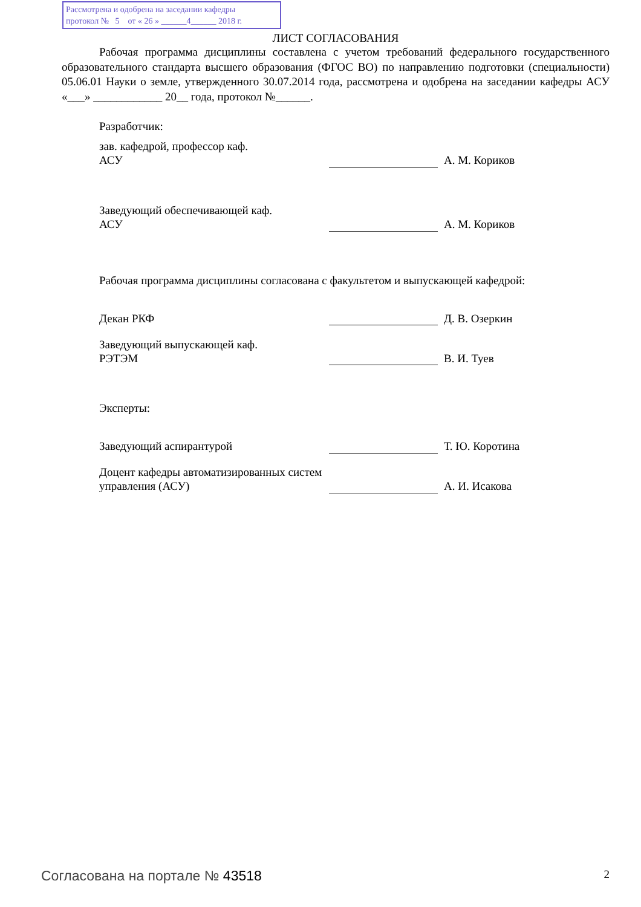Рассмотрена и одобрена на заседании кафедры
протокол № 5 от « 26 » ______4______ 2018 г.
ЛИСТ СОГЛАСОВАНИЯ
Рабочая программа дисциплины составлена с учетом требований федерального государственного образовательного стандарта высшего образования (ФГОС ВО) по направлению подготовки (специальности) 05.06.01 Науки о земле, утвержденного 30.07.2014 года, рассмотрена и одобрена на заседании кафедры АСУ «___» ____________ 20__ года, протокол №______.
Разработчик:
| зав. кафедрой, профессор каф. АСУ | | А. М. Кориков |
| Заведующий обеспечивающей каф. АСУ | | А. М. Кориков |
Рабочая программа дисциплины согласована с факультетом и выпускающей кафедрой:
| Декан РКФ | | Д. В. Озеркин |
| Заведующий выпускающей каф. РЭТЭМ | | В. И. Туев |
Эксперты:
| Заведующий аспирантурой | | Т. Ю. Коротина |
| Доцент кафедры автоматизированных систем управления (АСУ) | | А. И. Исакова |
Согласована на портале № 43518 2